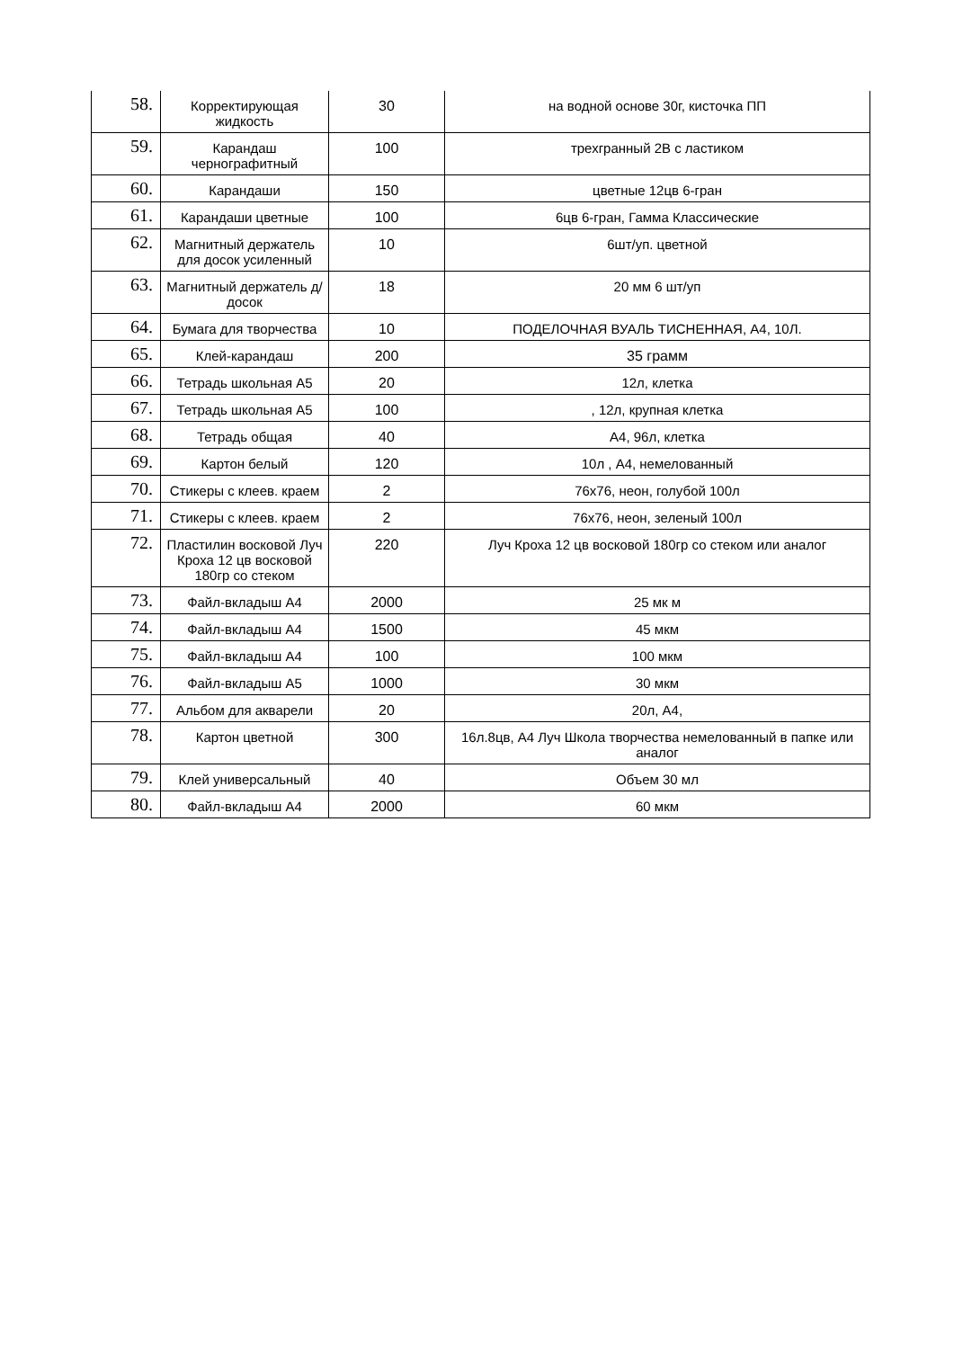| 58. | Корректирующая жидкость | 30 | на водной основе 30г, кисточка ПП |
| 59. | Карандаш чернографитный | 100 | трехгранный 2В с ластиком |
| 60. | Карандаши | 150 | цветные 12цв 6-гран |
| 61. | Карандаши цветные | 100 | 6цв 6-гран, Гамма Классические |
| 62. | Магнитный держатель для досок усиленный | 10 | 6шт/уп. цветной |
| 63. | Магнитный держатель д/досок | 18 | 20 мм 6 шт/уп |
| 64. | Бумага для творчества | 10 | ПОДЕЛОЧНАЯ ВУАЛЬ ТИСНЕННАЯ, А4, 10Л. |
| 65. | Клей-карандаш | 200 | 35 грамм |
| 66. | Тетрадь школьная А5 | 20 | 12л, клетка |
| 67. | Тетрадь школьная А5 | 100 | , 12л, крупная клетка |
| 68. | Тетрадь общая | 40 | А4, 96л, клетка |
| 69. | Картон белый | 120 | 10л , А4, немелованный |
| 70. | Стикеры с клеев. краем | 2 | 76х76, неон, голубой 100л |
| 71. | Стикеры с клеев. краем | 2 | 76х76, неон, зеленый 100л |
| 72. | Пластилин восковой Луч Кроха 12 цв восковой 180гр со стеком | 220 | Луч Кроха 12 цв восковой 180гр со стеком или аналог |
| 73. | Файл-вкладыш А4 | 2000 | 25 мк м |
| 74. | Файл-вкладыш А4 | 1500 | 45 мкм |
| 75. | Файл-вкладыш А4 | 100 | 100 мкм |
| 76. | Файл-вкладыш А5 | 1000 | 30 мкм |
| 77. | Альбом для акварели | 20 | 20л, А4, |
| 78. | Картон цветной | 300 | 16л.8цв, А4 Луч Школа творчества немелованный в папке или аналог |
| 79. | Клей универсальный | 40 | Объем 30 мл |
| 80. | Файл-вкладыш А4 | 2000 | 60 мкм |